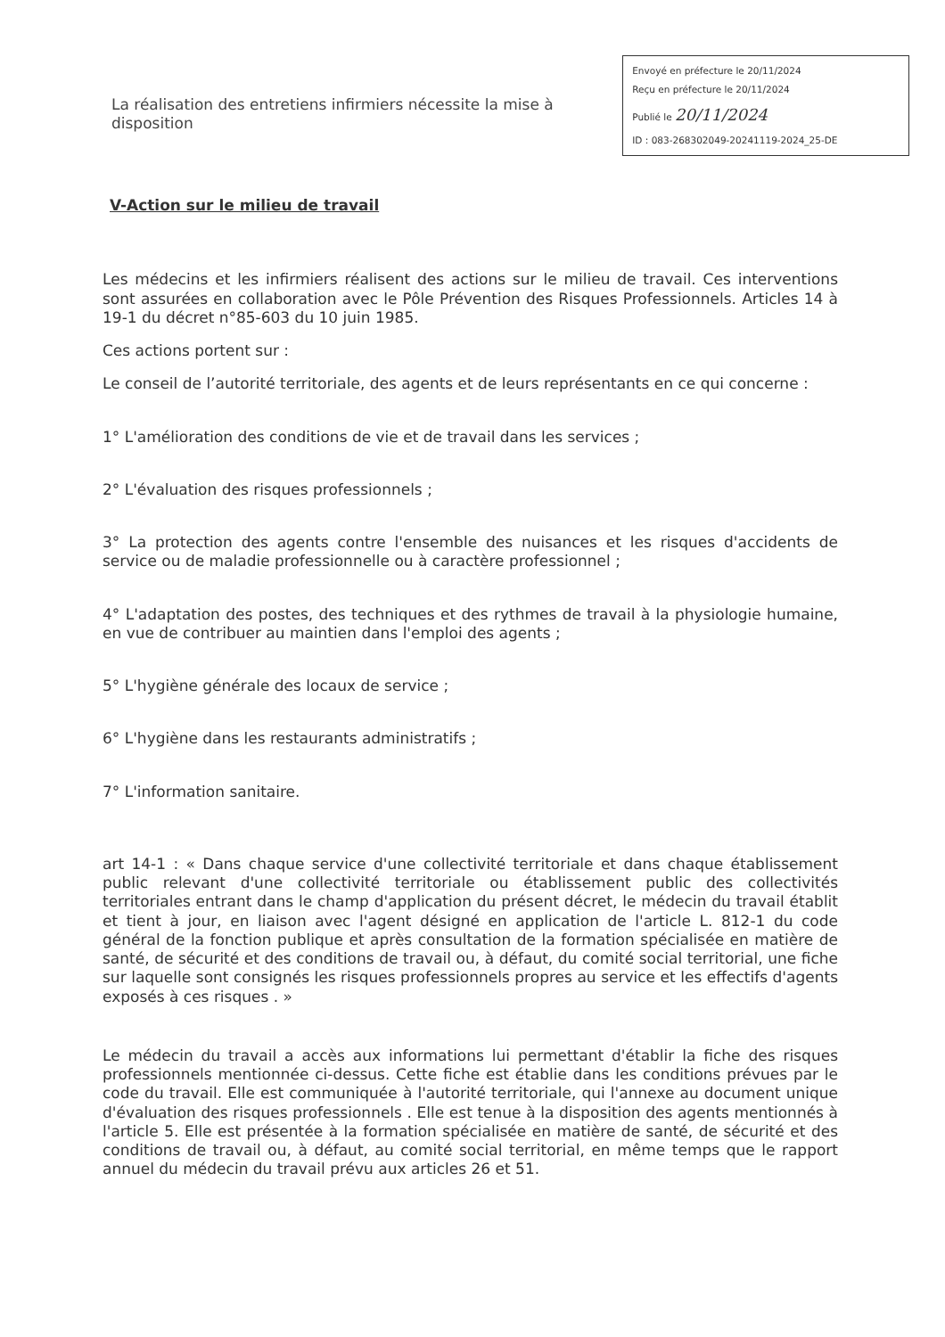La réalisation des entretiens infirmiers nécessite la mise à disposition
Envoyé en préfecture le 20/11/2024
Reçu en préfecture le 20/11/2024
Publié le 20/11/2024
ID : 083-268302049-20241119-2024_25-DE
V-Action sur le milieu de travail
Les médecins et les infirmiers réalisent des actions sur le milieu de travail. Ces interventions sont assurées en collaboration avec le Pôle Prévention des Risques Professionnels. Articles 14 à 19-1 du décret n°85-603 du 10 juin 1985.
Ces actions portent sur :
Le conseil de l’autorité territoriale, des agents et de leurs représentants en ce qui concerne :
1° L'amélioration des conditions de vie et de travail dans les services ;
2° L'évaluation des risques professionnels ;
3° La protection des agents contre l'ensemble des nuisances et les risques d'accidents de service ou de maladie professionnelle ou à caractère professionnel ;
4° L'adaptation des postes, des techniques et des rythmes de travail à la physiologie humaine, en vue de contribuer au maintien dans l'emploi des agents ;
5° L'hygiène générale des locaux de service ;
6° L'hygiène dans les restaurants administratifs ;
7° L'information sanitaire.
art 14-1 : « Dans chaque service d'une collectivité territoriale et dans chaque établissement public relevant d'une collectivité territoriale ou établissement public des collectivités territoriales entrant dans le champ d'application du présent décret, le médecin du travail établit et tient à jour, en liaison avec l'agent désigné en application de l'article L. 812-1 du code général de la fonction publique et après consultation de la formation spécialisée en matière de santé, de sécurité et des conditions de travail ou, à défaut, du comité social territorial, une fiche sur laquelle sont consignés les risques professionnels propres au service et les effectifs d'agents exposés à ces risques . »
Le médecin du travail a accès aux informations lui permettant d'établir la fiche des risques professionnels mentionnée ci-dessus. Cette fiche est établie dans les conditions prévues par le code du travail. Elle est communiquée à l'autorité territoriale, qui l'annexe au document unique d'évaluation des risques professionnels . Elle est tenue à la disposition des agents mentionnés à l'article 5. Elle est présentée à la formation spécialisée en matière de santé, de sécurité et des conditions de travail ou, à défaut, au comité social territorial, en même temps que le rapport annuel du médecin du travail prévu aux articles 26 et 51.